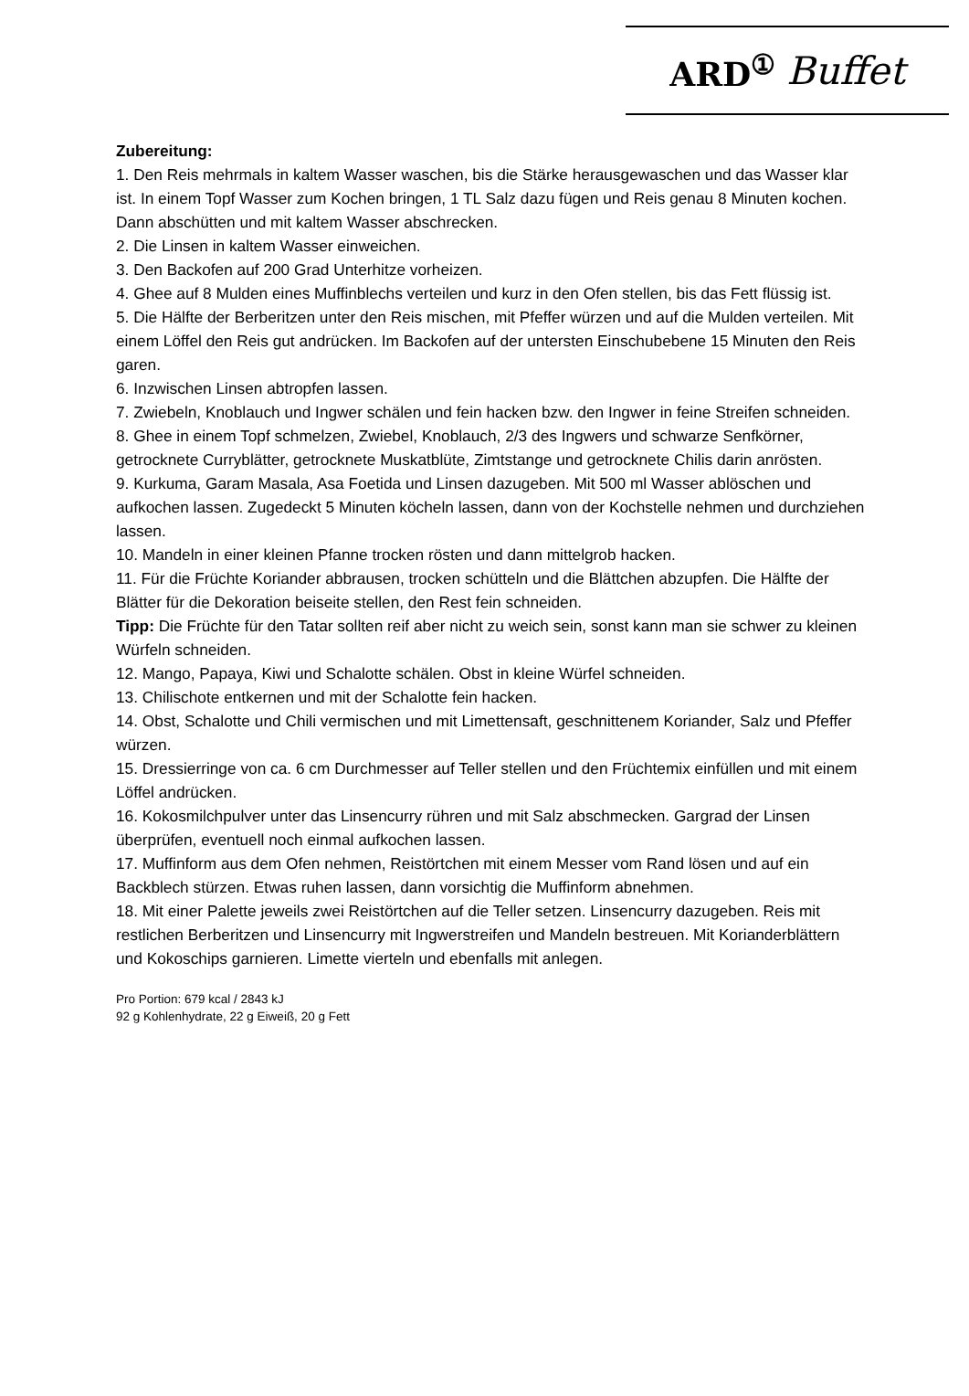ARD<sup>①</sup> Buffet
Zubereitung:
1. Den Reis mehrmals in kaltem Wasser waschen, bis die Stärke herausgewaschen und das Wasser klar ist. In einem Topf Wasser zum Kochen bringen, 1 TL Salz dazu fügen und Reis genau 8 Minuten kochen. Dann abschütten und mit kaltem Wasser abschrecken.
2. Die Linsen in kaltem Wasser einweichen.
3. Den Backofen auf 200 Grad Unterhitze vorheizen.
4. Ghee auf 8 Mulden eines Muffinblechs verteilen und kurz in den Ofen stellen, bis das Fett flüssig ist.
5. Die Hälfte der Berberitzen unter den Reis mischen, mit Pfeffer würzen und auf die Mulden verteilen. Mit einem Löffel den Reis gut andrücken. Im Backofen auf der untersten Einschubebene 15 Minuten den Reis garen.
6. Inzwischen Linsen abtropfen lassen.
7. Zwiebeln, Knoblauch und Ingwer schälen und fein hacken bzw. den Ingwer in feine Streifen schneiden.
8. Ghee in einem Topf schmelzen, Zwiebel, Knoblauch, 2/3 des Ingwers und schwarze Senfkörner, getrocknete Curryblätter, getrocknete Muskatblüte, Zimtstange und getrocknete Chilis darin anrösten.
9. Kurkuma, Garam Masala, Asa Foetida und Linsen dazugeben. Mit 500 ml Wasser ablöschen und aufkochen lassen. Zugedeckt 5 Minuten köcheln lassen, dann von der Kochstelle nehmen und durchziehen lassen.
10. Mandeln in einer kleinen Pfanne trocken rösten und dann mittelgrob hacken.
11. Für die Früchte Koriander abbrausen, trocken schütteln und die Blättchen abzupfen. Die Hälfte der Blätter für die Dekoration beiseite stellen, den Rest fein schneiden.
Tipp: Die Früchte für den Tatar sollten reif aber nicht zu weich sein, sonst kann man sie schwer zu kleinen Würfeln schneiden.
12. Mango, Papaya, Kiwi und Schalotte schälen. Obst in kleine Würfel schneiden.
13. Chilischote entkernen und mit der Schalotte fein hacken.
14. Obst, Schalotte und Chili vermischen und mit Limettensaft, geschnittenem Koriander, Salz und Pfeffer würzen.
15. Dressierringe von ca. 6 cm Durchmesser auf Teller stellen und den Früchtemix einfüllen und mit einem Löffel andrücken.
16. Kokosmilchpulver unter das Linsencurry rühren und mit Salz abschmecken. Gargrad der Linsen überprüfen, eventuell noch einmal aufkochen lassen.
17. Muffinform aus dem Ofen nehmen, Reistörtchen mit einem Messer vom Rand lösen und auf ein Backblech stürzen. Etwas ruhen lassen, dann vorsichtig die Muffinform abnehmen.
18. Mit einer Palette jeweils zwei Reistörtchen auf die Teller setzen. Linsencurry dazugeben. Reis mit restlichen Berberitzen und Linsencurry mit Ingwerstreifen und Mandeln bestreuen. Mit Korianderblättern und Kokoschips garnieren. Limette vierteln und ebenfalls mit anlegen.
Pro Portion: 679 kcal / 2843 kJ
92 g Kohlenhydrate, 22 g Eiweiß, 20 g Fett